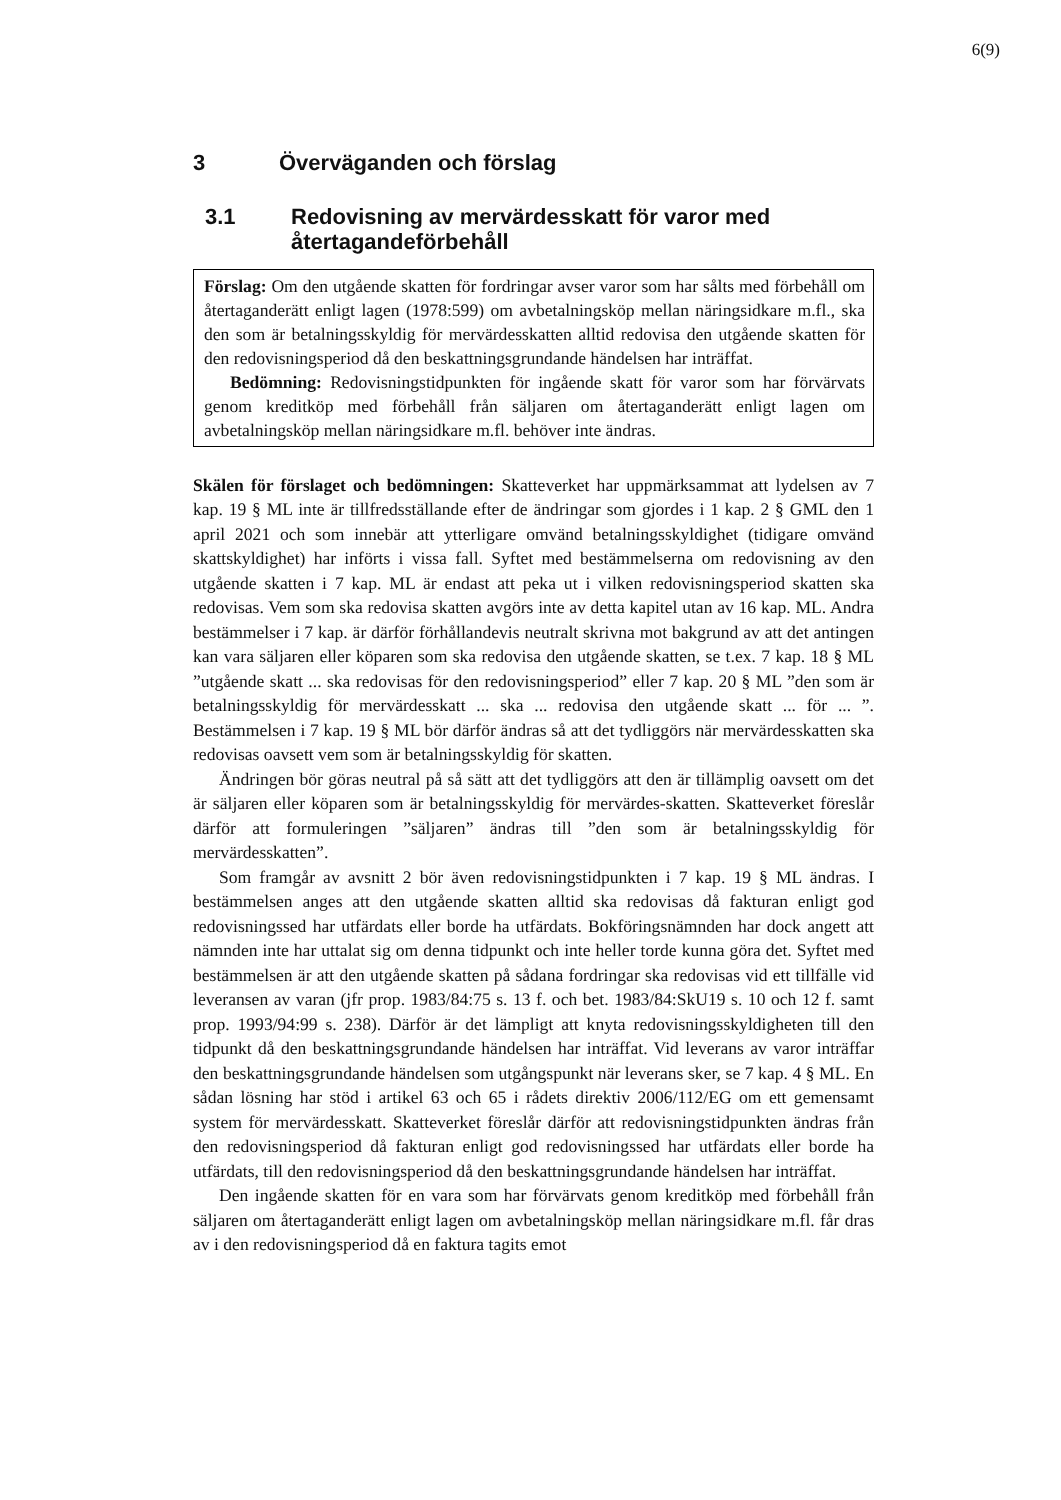6(9)
3 Överväganden och förslag
3.1 Redovisning av mervärdesskatt för varor med återtagandeförbehåll
Förslag: Om den utgående skatten för fordringar avser varor som har sålts med förbehåll om återtaganderätt enligt lagen (1978:599) om avbetalningsköp mellan näringsidkare m.fl., ska den som är betalningsskyldig för mervärdesskatten alltid redovisa den utgående skatten för den redovisningsperiod då den beskattningsgrundande händelsen har inträffat.
Bedömning: Redovisningstidpunkten för ingående skatt för varor som har förvärvats genom kreditköp med förbehåll från säljaren om återtaganderätt enligt lagen om avbetalningsköp mellan näringsidkare m.fl. behöver inte ändras.
Skälen för förslaget och bedömningen: Skatteverket har uppmärksammat att lydelsen av 7 kap. 19 § ML inte är tillfredsställande efter de ändringar som gjordes i 1 kap. 2 § GML den 1 april 2021 och som innebär att ytterligare omvänd betalningsskyldighet (tidigare omvänd skattskyldighet) har införts i vissa fall. Syftet med bestämmelserna om redovisning av den utgående skatten i 7 kap. ML är endast att peka ut i vilken redovisningsperiod skatten ska redovisas. Vem som ska redovisa skatten avgörs inte av detta kapitel utan av 16 kap. ML. Andra bestämmelser i 7 kap. är därför förhållandevis neutralt skrivna mot bakgrund av att det antingen kan vara säljaren eller köparen som ska redovisa den utgående skatten, se t.ex. 7 kap. 18 § ML ”utgående skatt ... ska redovisas för den redovisningsperiod” eller 7 kap. 20 § ML ”den som är betalningsskyldig för mervärdesskatt ... ska ... redovisa den utgående skatt ... för ... ”. Bestämmelsen i 7 kap. 19 § ML bör därför ändras så att det tydliggörs när mervärdesskatten ska redovisas oavsett vem som är betalningsskyldig för skatten.
Ändringen bör göras neutral på så sätt att det tydliggörs att den är tillämplig oavsett om det är säljaren eller köparen som är betalningsskyldig för mervärdes-skatten. Skatteverket föreslår därför att formuleringen ”säljaren” ändras till ”den som är betalningsskyldig för mervärdesskatten”.
Som framgår av avsnitt 2 bör även redovisningstidpunkten i 7 kap. 19 § ML ändras. I bestämmelsen anges att den utgående skatten alltid ska redovisas då fakturan enligt god redovisningssed har utfärdats eller borde ha utfärdats. Bokföringsnämnden har dock angett att nämnden inte har uttalat sig om denna tidpunkt och inte heller torde kunna göra det. Syftet med bestämmelsen är att den utgående skatten på sådana fordringar ska redovisas vid ett tillfälle vid leveransen av varan (jfr prop. 1983/84:75 s. 13 f. och bet. 1983/84:SkU19 s. 10 och 12 f. samt prop. 1993/94:99 s. 238). Därför är det lämpligt att knyta redovisningsskyldigheten till den tidpunkt då den beskattningsgrundande händelsen har inträffat. Vid leverans av varor inträffar den beskattningsgrundande händelsen som utgångspunkt när leverans sker, se 7 kap. 4 § ML. En sådan lösning har stöd i artikel 63 och 65 i rådets direktiv 2006/112/EG om ett gemensamt system för mervärdesskatt. Skatteverket föreslår därför att redovisningstidpunkten ändras från den redovisningsperiod då fakturan enligt god redovisningssed har utfärdats eller borde ha utfärdats, till den redovisningsperiod då den beskattningsgrundande händelsen har inträffat.
Den ingående skatten för en vara som har förvärvats genom kreditköp med förbehåll från säljaren om återtaganderätt enligt lagen om avbetalningsköp mellan näringsidkare m.fl. får dras av i den redovisningsperiod då en faktura tagits emot